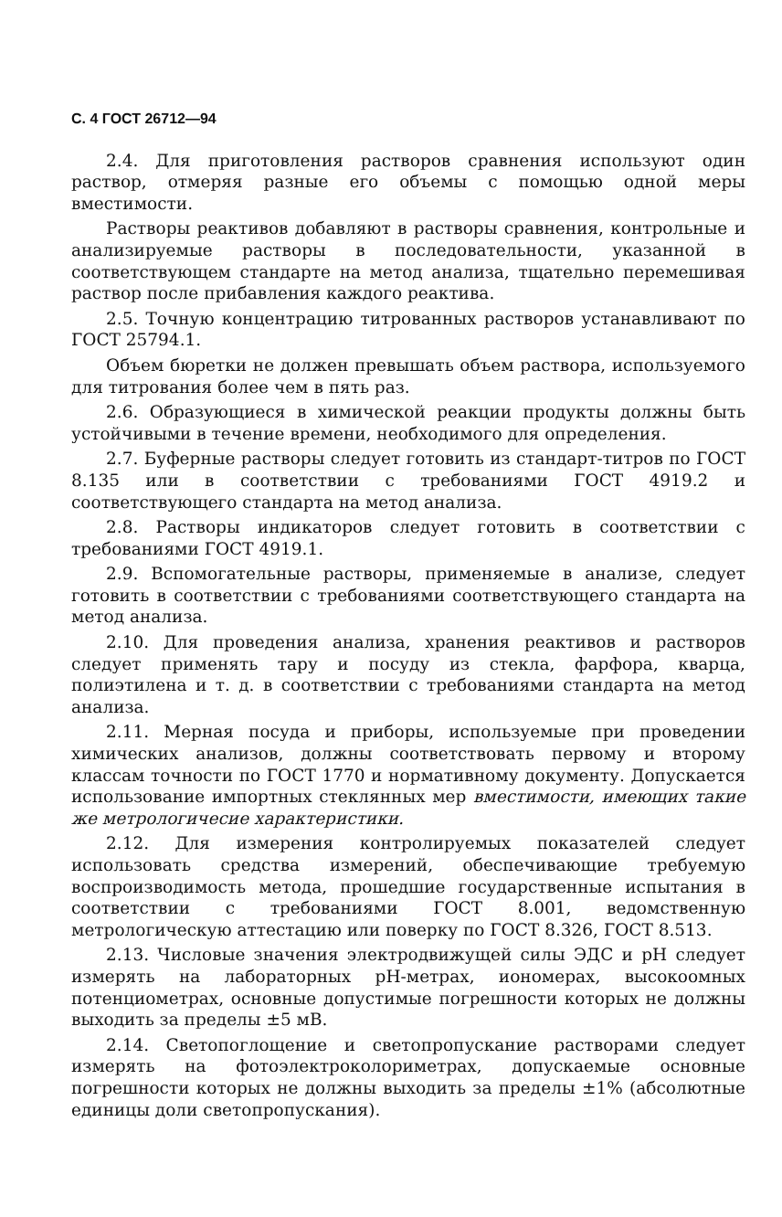С. 4 ГОСТ 26712—94
2.4. Для приготовления растворов сравнения используют один раствор, отмеряя разные его объемы с помощью одной меры вместимости.
Растворы реактивов добавляют в растворы сравнения, контрольные и анализируемые растворы в последовательности, указанной в соответствующем стандарте на метод анализа, тщательно перемешивая раствор после прибавления каждого реактива.
2.5. Точную концентрацию титрованных растворов устанавливают по ГОСТ 25794.1.
Объем бюретки не должен превышать объем раствора, используемого для титрования более чем в пять раз.
2.6. Образующиеся в химической реакции продукты должны быть устойчивыми в течение времени, необходимого для определения.
2.7. Буферные растворы следует готовить из стандарт-титров по ГОСТ 8.135 или в соответствии с требованиями ГОСТ 4919.2 и соответствующего стандарта на метод анализа.
2.8. Растворы индикаторов следует готовить в соответствии с требованиями ГОСТ 4919.1.
2.9. Вспомогательные растворы, применяемые в анализе, следует готовить в соответствии с требованиями соответствующего стандарта на метод анализа.
2.10. Для проведения анализа, хранения реактивов и растворов следует применять тару и посуду из стекла, фарфора, кварца, полиэтилена и т. д. в соответствии с требованиями стандарта на метод анализа.
2.11. Мерная посуда и приборы, используемые при проведении химических анализов, должны соответствовать первому и второму классам точности по ГОСТ 1770 и нормативному документу. Допускается использование импортных стеклянных мер вместимости, имеющих такие же метрологичесие характеристики.
2.12. Для измерения контролируемых показателей следует использовать средства измерений, обеспечивающие требуемую воспроизводимость метода, прошедшие государственные испытания в соответствии с требованиями ГОСТ 8.001, ведомственную метрологическую аттестацию или поверку по ГОСТ 8.326, ГОСТ 8.513.
2.13. Числовые значения электродвижущей силы ЭДС и рН следует измерять на лабораторных рН-метрах, иономерах, высокоомных потенциометрах, основные допустимые погрешности которых не должны выходить за пределы ±5 мВ.
2.14. Светопоглощение и светопропускание растворами следует измерять на фотоэлектроколориметрах, допускаемые основные погрешности которых не должны выходить за пределы ±1% (абсолютные единицы доли светопропускания).